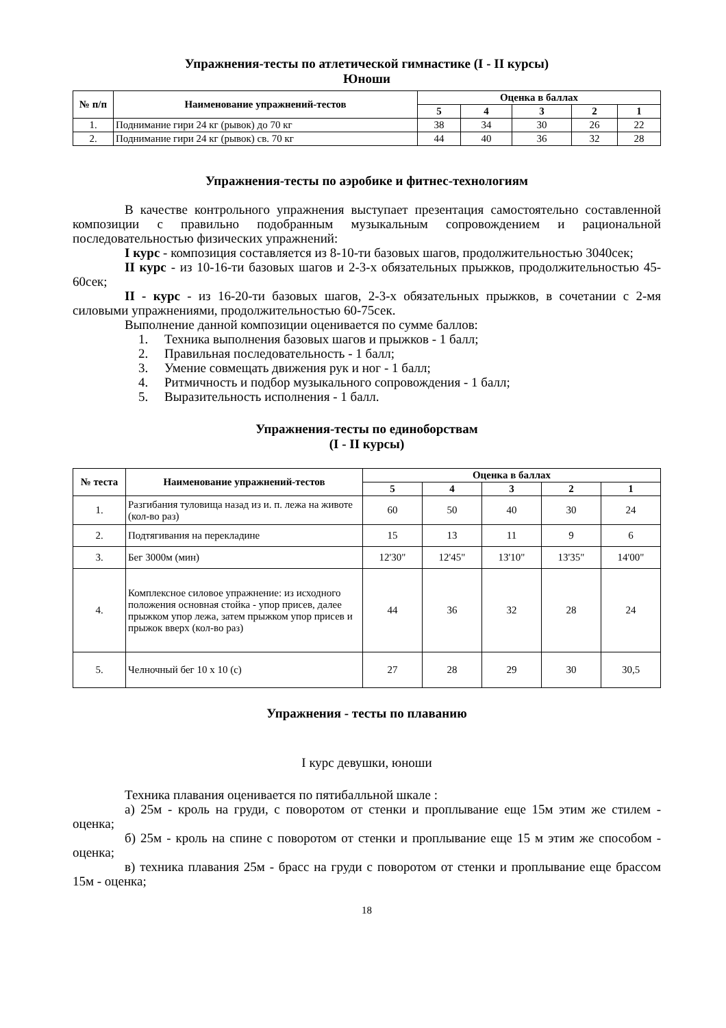Упражнения-тесты по атлетической гимнастике (I - II курсы)
Юноши
| № п/п | Наименование упражнений-тестов | Оценка в баллах | | | | |
| --- | --- | --- | --- | --- | --- | --- |
| | | 5 | 4 | 3 | 2 | 1 |
| 1. | Поднимание гири 24 кг (рывок) до 70 кг | 38 | 34 | 30 | 26 | 22 |
| 2. | Поднимание гири 24 кг (рывок) св. 70 кг | 44 | 40 | 36 | 32 | 28 |
Упражнения-тесты по аэробике и фитнес-технологиям
В качестве контрольного упражнения выступает презентация самостоятельно составленной композиции с правильно подобранным музыкальным сопровождением и рациональной последовательностью физических упражнений:
I курс - композиция составляется из 8-10-ти базовых шагов, продолжительностью 3040сек;
II курс - из 10-16-ти базовых шагов и 2-3-х обязательных прыжков, продолжительностью 45-60сек;
II - курс - из 16-20-ти базовых шагов, 2-3-х обязательных прыжков, в сочетании с 2-мя силовыми упражнениями, продолжительностью 60-75сек.
Выполнение данной композиции оценивается по сумме баллов:
1. Техника выполнения базовых шагов и прыжков - 1 балл;
2. Правильная последовательность - 1 балл;
3. Умение совмещать движения рук и ног - 1 балл;
4. Ритмичность и подбор музыкального сопровождения - 1 балл;
5. Выразительность исполнения - 1 балл.
Упражнения-тесты по единоборствам
(I - II курсы)
| № теста | Наименование упражнений-тестов | Оценка в баллах | | | | |
| --- | --- | --- | --- | --- | --- | --- |
| | | 5 | 4 | 3 | 2 | 1 |
| 1. | Разгибания туловища назад из и. п. лежа на животе (кол-во раз) | 60 | 50 | 40 | 30 | 24 |
| 2. | Подтягивания на перекладине | 15 | 13 | 11 | 9 | 6 |
| 3. | Бег 3000м (мин) | 12'30" | 12'45" | 13'10" | 13'35" | 14'00" |
| 4. | Комплексное силовое упражнение: из исходного положения основная стойка - упор присев, далее прыжком упор лежа, затем прыжком упор присев и прыжок вверх (кол-во раз) | 44 | 36 | 32 | 28 | 24 |
| 5. | Челночный бег 10 х 10 (с) | 27 | 28 | 29 | 30 | 30,5 |
Упражнения - тесты по плаванию
I курс девушки, юноши
Техника плавания оценивается по пятибалльной шкале :
а) 25м - кроль на груди, с поворотом от стенки и проплывание еще 15м этим же стилем - оценка;
б) 25м - кроль на спине с поворотом от стенки и проплывание еще 15 м этим же способом - оценка;
в) техника плавания 25м - брасс на груди с поворотом от стенки и проплывание еще брассом 15м - оценка;
18